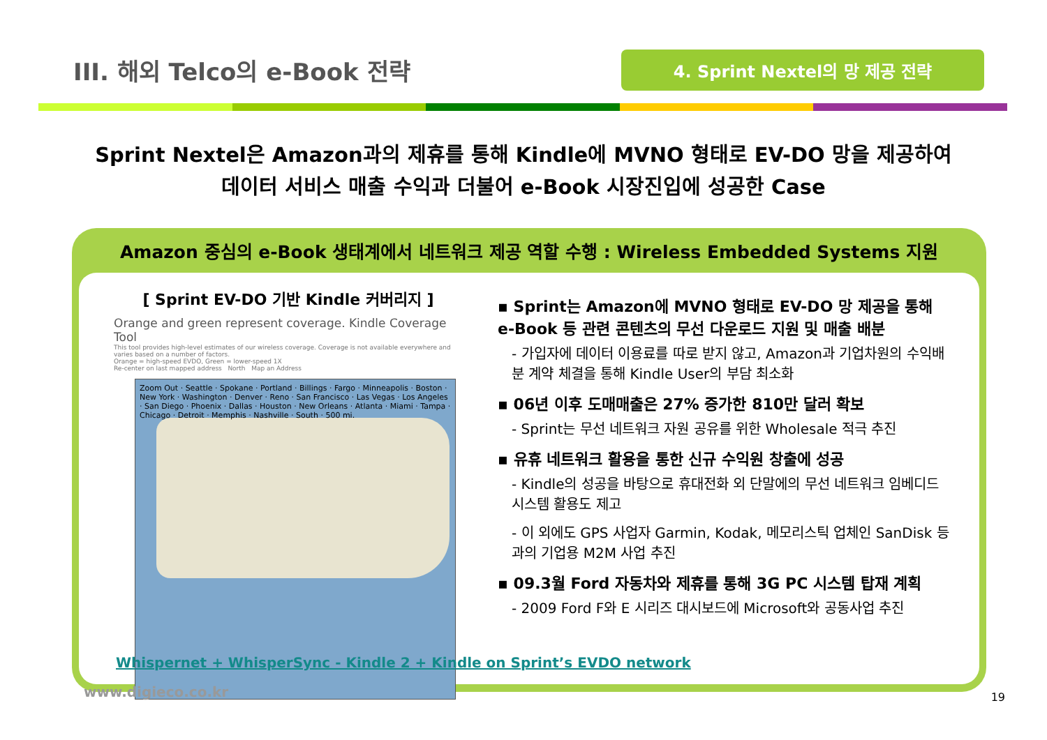III. 해외 Telco의 e-Book 전략
4. Sprint Nextel의 망 제공 전략
Sprint Nextel은 Amazon과의 제휴를 통해 Kindle에 MVNO 형태로 EV-DO 망을 제공하여
데이터 서비스 매출 수익과 더불어 e-Book 시장진입에 성공한 Case
Amazon 중심의 e-Book 생태계에서 네트워크 제공 역할 수행 : Wireless Embedded Systems 지원
[ Sprint EV-DO 기반 Kindle 커버리지 ]
Orange and green represent coverage. Kindle Coverage Tool
This tool provides high-level estimates of our wireless coverage. Coverage is not available everywhere and varies based on a number of factors.
Orange = high-speed EVDO, Green = lower-speed 1X
Re-center on last mapped address North Map an Address
Zoom Out · Seattle · Spokane · Portland · Billings · Fargo · Minneapolis · Boston · New York · Washington · Denver · Reno · San Francisco · Las Vegas · Los Angeles · San Diego · Phoenix · Dallas · Houston · New Orleans · Atlanta · Miami · Tampa · Chicago · Detroit · Memphis · Nashville · South · 500 mi.
▪ Sprint는 Amazon에 MVNO 형태로 EV-DO 망 제공을 통해 e-Book 등 관련 콘텐츠의 무선 다운로드 지원 및 매출 배분
- 가입자에 데이터 이용료를 따로 받지 않고, Amazon과 기업차원의 수익배분 계약 체결을 통해 Kindle User의 부담 최소화
▪ 06년 이후 도매매출은 27% 증가한 810만 달러 확보
- Sprint는 무선 네트워크 자원 공유를 위한 Wholesale 적극 추진
▪ 유휴 네트워크 활용을 통한 신규 수익원 창출에 성공
- Kindle의 성공을 바탕으로 휴대전화 외 단말에의 무선 네트워크 임베디드 시스템 활용도 제고
- 이 외에도 GPS 사업자 Garmin, Kodak, 메모리스틱 업체인 SanDisk 등과의 기업용 M2M 사업 추진
▪ 09.3월 Ford 자동차와 제휴를 통해 3G PC 시스템 탑재 계획
- 2009 Ford F와 E 시리즈 대시보드에 Microsoft와 공동사업 추진
Whispernet + WhisperSync - Kindle 2 + Kindle on Sprint’s EVDO network
www.digieco.co.kr 19